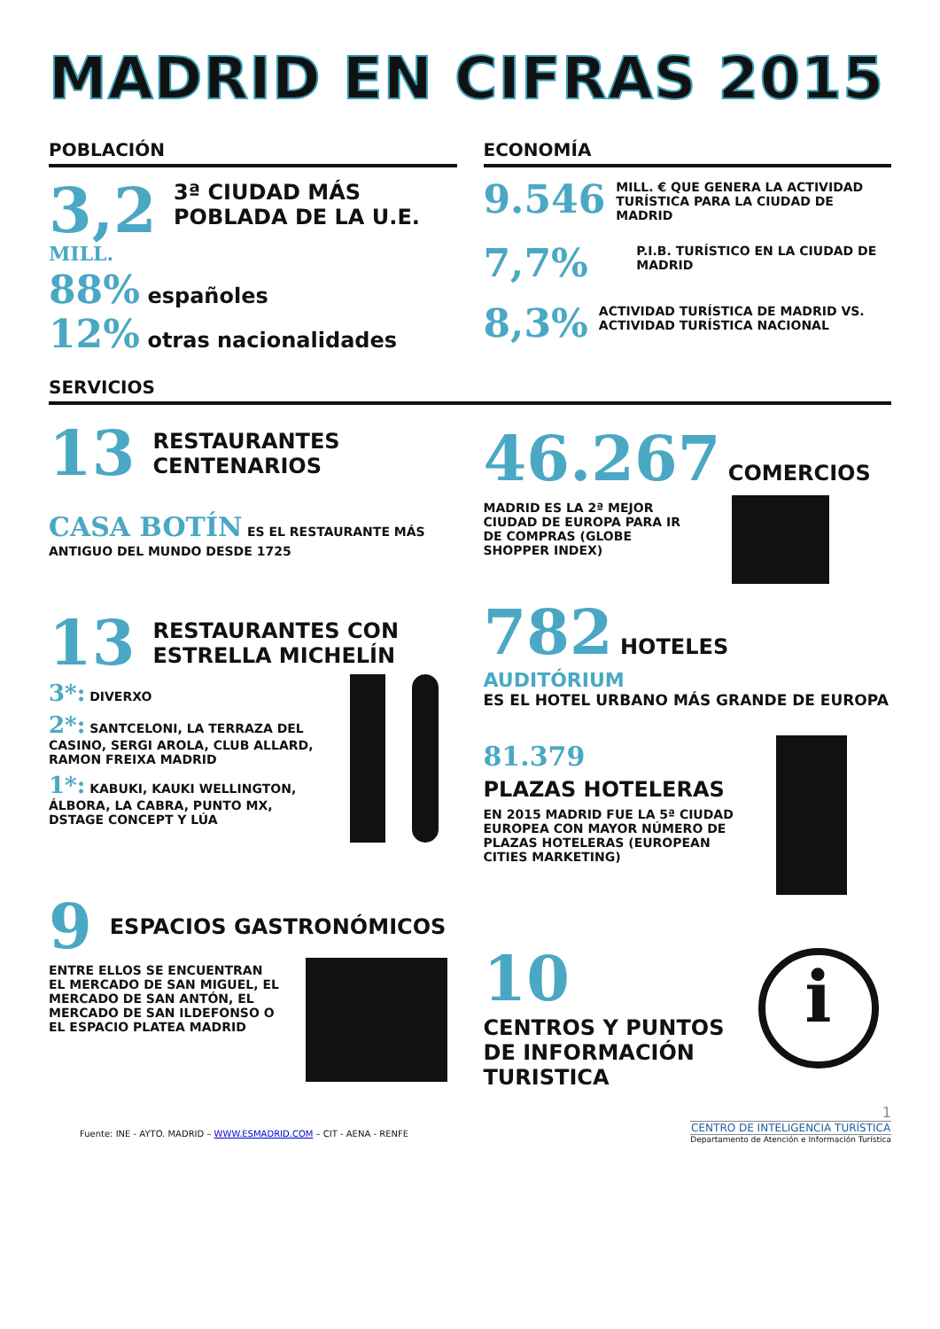MADRID EN CIFRAS 2015
POBLACIÓN
3,2 MILL. 3ª CIUDAD MÁS POBLADA DE LA U.E.
88% españoles
12% otras nacionalidades
ECONOMÍA
9.546 MILL. € QUE GENERA LA ACTIVIDAD TURÍSTICA PARA LA CIUDAD DE MADRID
7,7% P.I.B. TURÍSTICO EN LA CIUDAD DE MADRID
8,3% ACTIVIDAD TURÍSTICA DE MADRID VS. ACTIVIDAD TURÍSTICA NACIONAL
SERVICIOS
13 RESTAURANTES CENTENARIOS
CASA BOTÍN ES EL RESTAURANTE MÁS ANTIGUO DEL MUNDO DESDE 1725
13 RESTAURANTES CON ESTRELLA MICHELÍN
3*: DIVERXO
2*: SANTCELONI, LA TERRAZA DEL CASINO, SERGI AROLA, CLUB ALLARD, RAMON FREIXA MADRID
1*: KABUKI, KAUKI WELLINGTON, ÁLBORA, LA CABRA, PUNTO MX, DSTAGE CONCEPT Y LÚA
9 ESPACIOS GASTRONÓMICOS
ENTRE ELLOS SE ENCUENTRAN EL MERCADO DE SAN MIGUEL, EL MERCADO DE SAN ANTÓN, EL MERCADO DE SAN ILDEFONSO O EL ESPACIO PLATEA MADRID
46.267 COMERCIOS
MADRID ES LA 2ª MEJOR CIUDAD DE EUROPA PARA IR DE COMPRAS (GLOBE SHOPPER INDEX)
782 HOTELES
AUDITÓRIUM
ES EL HOTEL URBANO MÁS GRANDE DE EUROPA
81.379
PLAZAS HOTELERAS
EN 2015 MADRID FUE LA 5ª CIUDAD EUROPEA CON MAYOR NÚMERO DE PLAZAS HOTELERAS (EUROPEAN CITIES MARKETING)
10
CENTROS Y PUNTOS DE INFORMACIÓN TURISTICA
i
Fuente: INE - AYTO. MADRID – WWW.ESMADRID.COM – CIT - AENA - RENFE
1
CENTRO DE INTELIGENCIA TURÍSTICA
Departamento de Atención e Información Turística